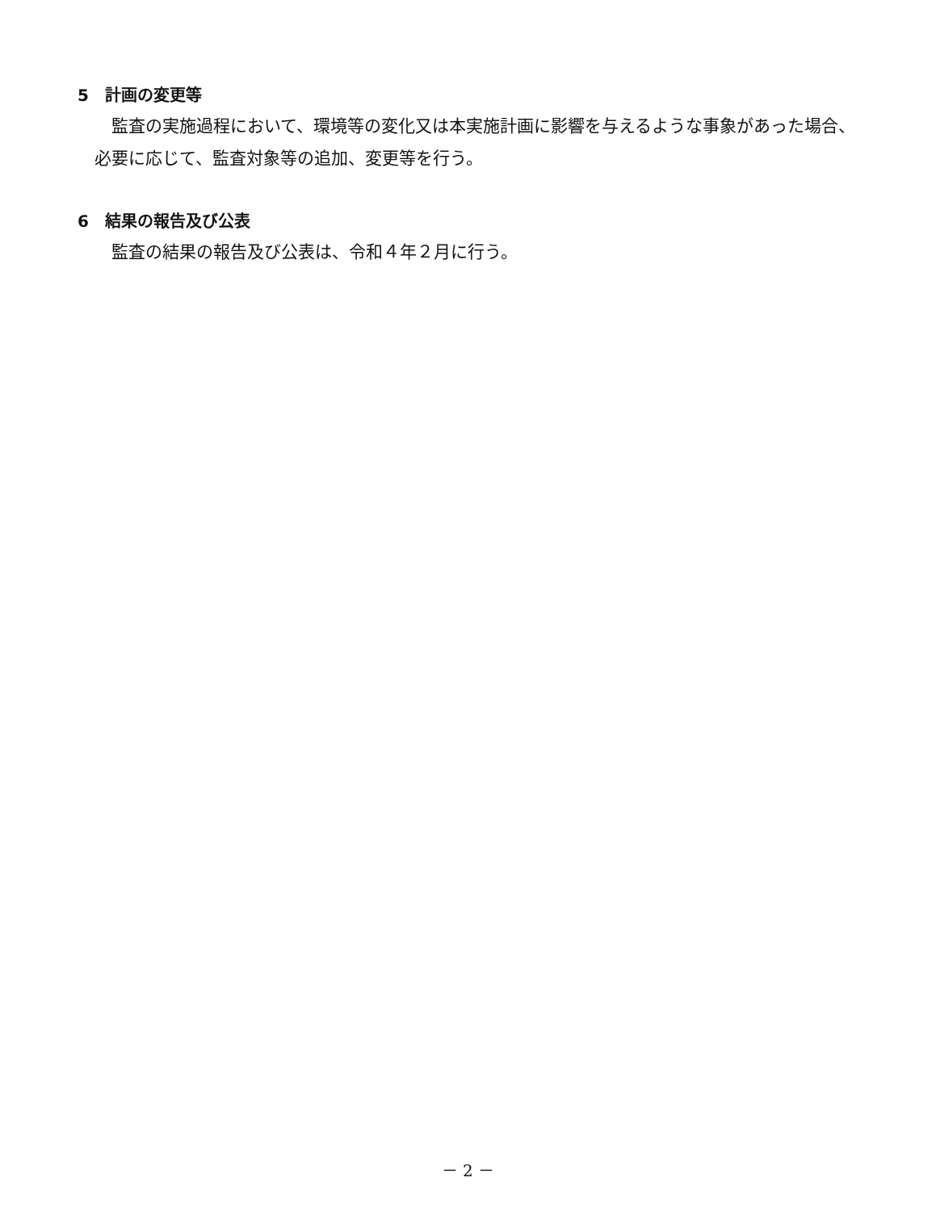5　計画の変更等
監査の実施過程において、環境等の変化又は本実施計画に影響を与えるような事象があった場合、必要に応じて、監査対象等の追加、変更等を行う。
6　結果の報告及び公表
監査の結果の報告及び公表は、令和４年２月に行う。
－ 2 －